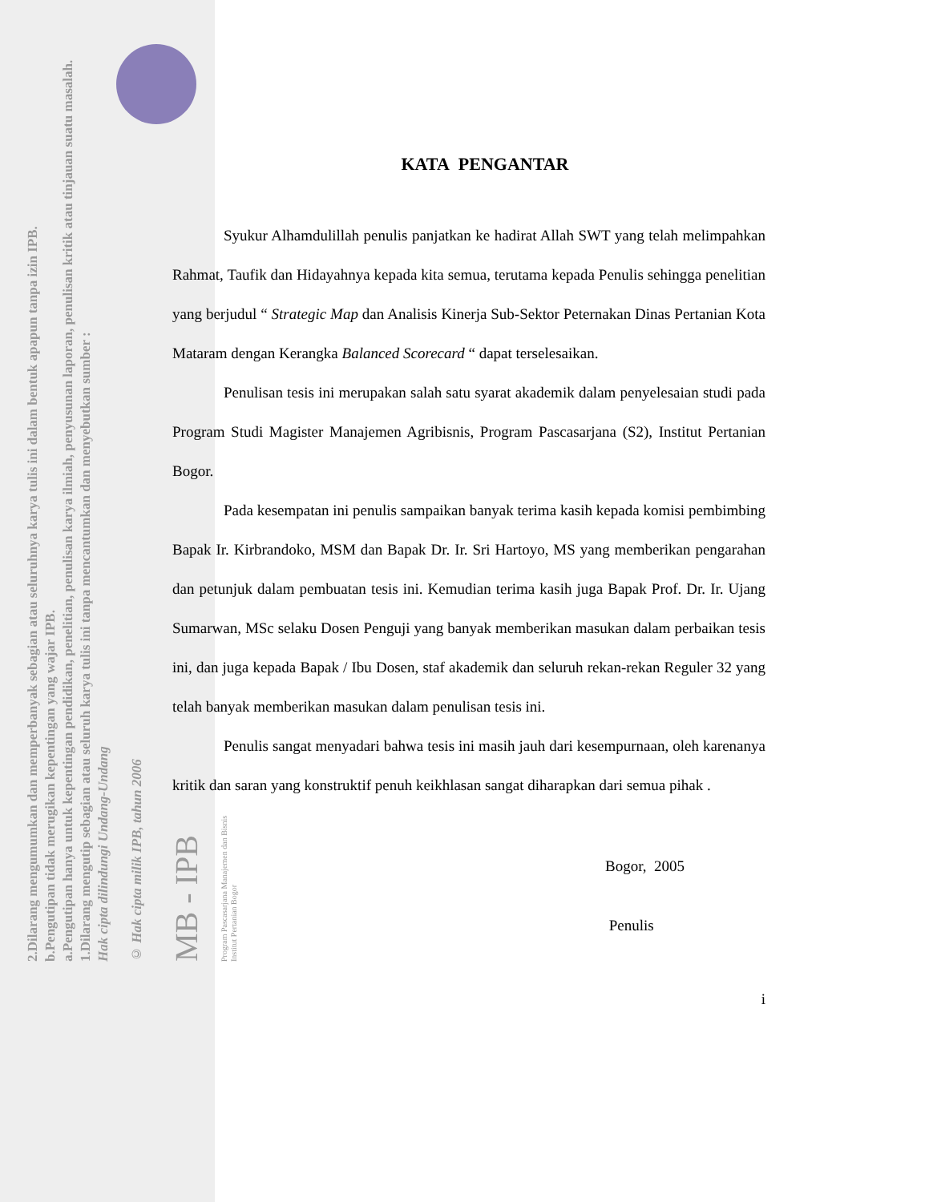2.Dilarang mengumumkan dan memperbanyak sebagian atau seluruhnya karya tulis ini dalam bentuk apapun tanpa izin IPB.
b.Pengutipan tidak merugikan kepentingan yang wajar IPB.
a.Pengutipan hanya untuk kepentingan pendidikan, penelitian, penulisan karya ilmiah, penyusunan laporan, penulisan kritik atau tinjauan suatu masalah.
1.Dilarang mengutip sebagian atau seluruh karya tulis ini tanpa mencantumkan dan menyebutkan sumber :
Hak cipta dilindungi Undang-Undang
© Hak cipta milik IPB, tahun 2006
MB - IPB
Program Pascasarjana Manajemen dan Bisnis
Institut Pertanian Bogor
KATA PENGANTAR
Syukur Alhamdulillah penulis panjatkan ke hadirat Allah SWT yang telah melimpahkan Rahmat, Taufik dan Hidayahnya kepada kita semua, terutama kepada Penulis sehingga penelitian yang berjudul “ Strategic Map dan Analisis Kinerja Sub-Sektor Peternakan Dinas Pertanian Kota Mataram dengan Kerangka Balanced Scorecard “ dapat terselesaikan.
Penulisan tesis ini merupakan salah satu syarat akademik dalam penyelesaian studi pada Program Studi Magister Manajemen Agribisnis, Program Pascasarjana (S2), Institut Pertanian Bogor.
Pada kesempatan ini penulis sampaikan banyak terima kasih kepada komisi pembimbing Bapak Ir. Kirbrandoko, MSM dan Bapak Dr. Ir. Sri Hartoyo, MS yang memberikan pengarahan dan petunjuk dalam pembuatan tesis ini. Kemudian terima kasih juga Bapak Prof. Dr. Ir. Ujang Sumarwan, MSc selaku Dosen Penguji yang banyak memberikan masukan dalam perbaikan tesis ini, dan juga kepada Bapak / Ibu Dosen, staf akademik dan seluruh rekan-rekan Reguler 32 yang telah banyak memberikan masukan dalam penulisan tesis ini.
Penulis sangat menyadari bahwa tesis ini masih jauh dari kesempurnaan, oleh karenanya kritik dan saran yang konstruktif penuh keikhlasan sangat diharapkan dari semua pihak .
Bogor, 2005
Penulis
i